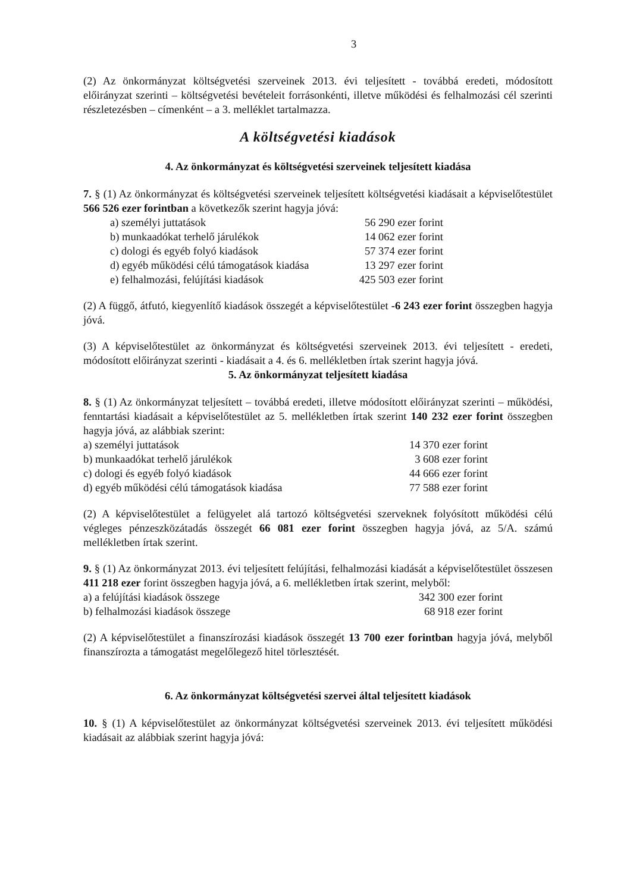3
(2) Az önkormányzat költségvetési szerveinek 2013. évi teljesített - továbbá eredeti, módosított előirányzat szerinti – költségvetési bevételeit forrásonkénti, illetve működési és felhalmozási cél szerinti részletezésben – címenként – a 3. melléklet tartalmazza.
A költségvetési kiadások
4. Az önkormányzat és költségvetési szerveinek teljesített kiadása
7. § (1) Az önkormányzat és költségvetési szerveinek teljesített költségvetési kiadásait a képviselőtestület 566 526 ezer forintban a következők szerint hagyja jóvá:
| a) személyi juttatások | 56 290 ezer forint |
| b) munkaadókat terhelő járulékok | 14 062 ezer forint |
| c) dologi és egyéb folyó kiadások | 57 374 ezer forint |
| d) egyéb működési célú támogatások kiadása | 13 297 ezer forint |
| e) felhalmozási, felújítási kiadások | 425 503 ezer forint |
(2) A függő, átfutó, kiegyenlítő kiadások összegét a képviselőtestület -6 243 ezer forint összegben hagyja jóvá.
(3) A képviselőtestület az önkormányzat és költségvetési szerveinek 2013. évi teljesített - eredeti, módosított előirányzat szerinti - kiadásait a 4. és 6. mellékletben írtak szerint hagyja jóvá.
5. Az önkormányzat teljesített kiadása
8. § (1) Az önkormányzat teljesített – továbbá eredeti, illetve módosított előirányzat szerinti – működési, fenntartási kiadásait a képviselőtestület az 5. mellékletben írtak szerint 140 232 ezer forint összegben hagyja jóvá, az alábbiak szerint:
| a) személyi juttatások | 14 370 ezer forint |
| b) munkaadókat terhelő járulékok | 3 608 ezer forint |
| c) dologi és egyéb folyó kiadások | 44 666 ezer forint |
| d) egyéb működési célú támogatások kiadása | 77 588 ezer forint |
(2) A képviselőtestület a felügyelet alá tartozó költségvetési szerveknek folyósított működési célú végleges pénzeszközátadás összegét 66 081 ezer forint összegben hagyja jóvá, az 5/A. számú mellékletben írtak szerint.
9. § (1) Az önkormányzat 2013. évi teljesített felújítási, felhalmozási kiadását a képviselőtestület összesen 411 218 ezer forint összegben hagyja jóvá, a 6. mellékletben írtak szerint, melyből:
| a) a felújítási kiadások összege | 342 300 ezer forint |
| b) felhalmozási kiadások összege | 68 918 ezer forint |
(2) A képviselőtestület a finanszírozási kiadások összegét 13 700 ezer forintban hagyja jóvá, melyből finanszírozta a támogatást megelőlegező hitel törlesztését.
6. Az önkormányzat költségvetési szervei által teljesített kiadások
10. § (1) A képviselőtestület az önkormányzat költségvetési szerveinek 2013. évi teljesített működési kiadásait az alábbiak szerint hagyja jóvá: